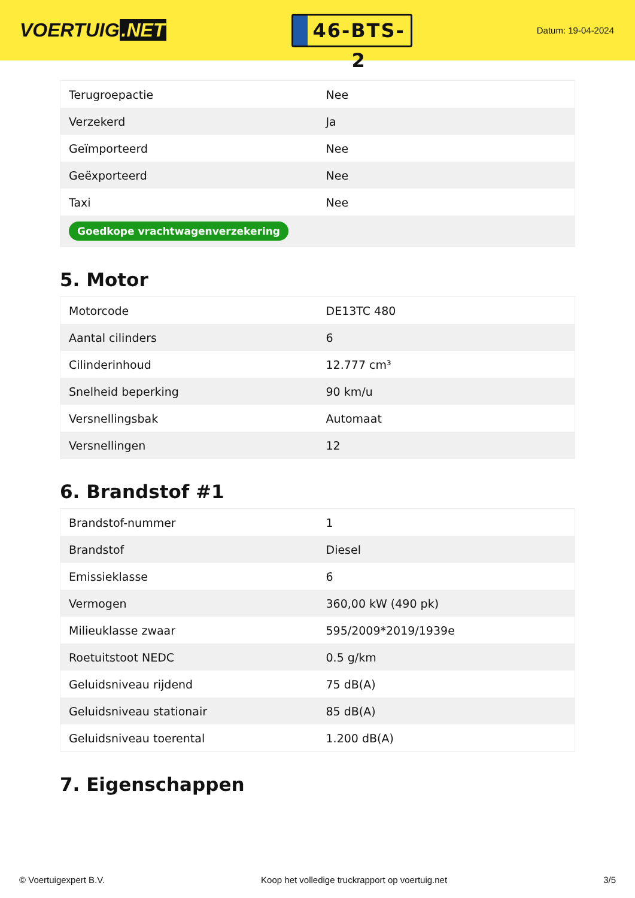VOERTUIG.NET
46-BTS-2
Datum: 19-04-2024
| Terugroepactie | Nee |
| Verzekerd | Ja |
| Geïmporteerd | Nee |
| Geëxporteerd | Nee |
| Taxi | Nee |
| Goedkope vrachtwagenverzekering | |
5. Motor
| Motorcode | DE13TC 480 |
| Aantal cilinders | 6 |
| Cilinderinhoud | 12.777 cm³ |
| Snelheid beperking | 90 km/u |
| Versnellingsbak | Automaat |
| Versnellingen | 12 |
6. Brandstof #1
| Brandstof-nummer | 1 |
| Brandstof | Diesel |
| Emissieklasse | 6 |
| Vermogen | 360,00 kW (490 pk) |
| Milieuklasse zwaar | 595/2009*2019/1939e |
| Roetuitstoot NEDC | 0.5 g/km |
| Geluidsniveau rijdend | 75 dB(A) |
| Geluidsniveau stationair | 85 dB(A) |
| Geluidsniveau toerental | 1.200 dB(A) |
7. Eigenschappen
© Voertuigexpert B.V. Koop het volledige truckrapport op voertuig.net 3/5